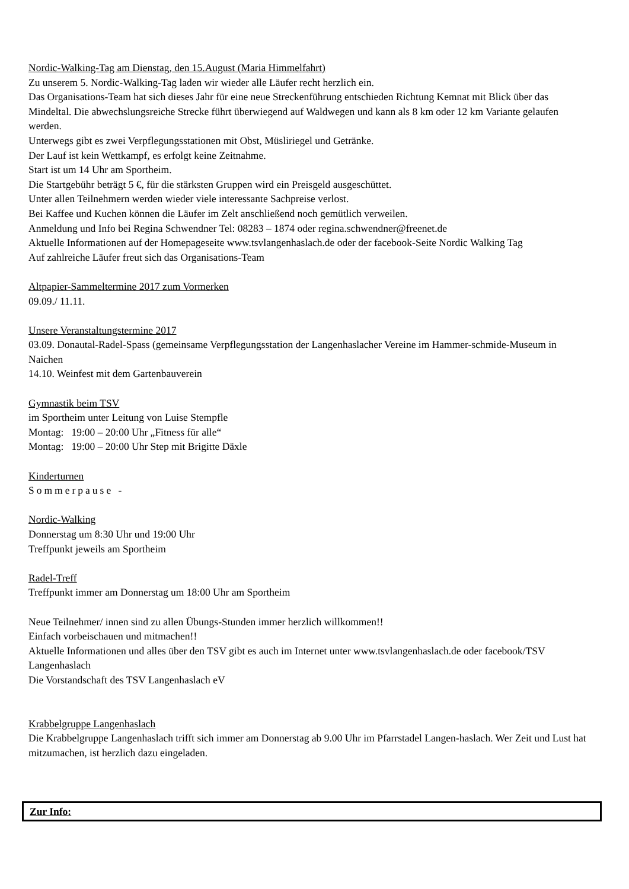Nordic-Walking-Tag am Dienstag, den 15.August (Maria Himmelfahrt)
Zu unserem 5. Nordic-Walking-Tag laden wir wieder alle Läufer recht herzlich ein.
Das Organisations-Team hat sich dieses Jahr für eine neue Streckenführung entschieden Richtung Kemnat mit Blick über das Mindeltal. Die abwechslungsreiche Strecke führt überwiegend auf Waldwegen und kann als 8 km oder 12 km Variante gelaufen werden.
Unterwegs gibt es zwei Verpflegungsstationen mit Obst, Müsliriegel und Getränke.
Der Lauf ist kein Wettkampf, es erfolgt keine Zeitnahme.
Start ist um 14 Uhr am Sportheim.
Die Startgebühr beträgt 5 €, für die stärksten Gruppen wird ein Preisgeld ausgeschüttet.
Unter allen Teilnehmern werden wieder viele interessante Sachpreise verlost.
Bei Kaffee und Kuchen können die Läufer im Zelt anschließend noch gemütlich verweilen.
Anmeldung und Info bei Regina Schwendner Tel: 08283 – 1874 oder regina.schwendner@freenet.de
Aktuelle Informationen auf der Homepageseite www.tsvlangenhaslach.de oder der facebook-Seite Nordic Walking Tag
Auf zahlreiche Läufer freut sich das Organisations-Team
Altpapier-Sammeltermine 2017 zum Vormerken
09.09./ 11.11.
Unsere Veranstaltungstermine 2017
03.09. Donautal-Radel-Spass (gemeinsame Verpflegungsstation der Langenhaslacher Vereine im Hammer-schmide-Museum in Naichen
14.10. Weinfest mit dem Gartenbauverein
Gymnastik beim TSV
im Sportheim unter Leitung von Luise Stempfle
Montag: 19:00 – 20:00 Uhr „Fitness für alle“
Montag: 19:00 – 20:00 Uhr Step mit Brigitte Däxle
Kinderturnen
Sommerpause -
Nordic-Walking
Donnerstag um 8:30 Uhr und 19:00 Uhr
Treffpunkt jeweils am Sportheim
Radel-Treff
Treffpunkt immer am Donnerstag um 18:00 Uhr am Sportheim
Neue Teilnehmer/ innen sind zu allen Übungs-Stunden immer herzlich willkommen!!
Einfach vorbeischauen und mitmachen!!
Aktuelle Informationen und alles über den TSV gibt es auch im Internet unter www.tsvlangenhaslach.de oder facebook/TSV Langenhaslach
Die Vorstandschaft des TSV Langenhaslach eV
Krabbelgruppe Langenhaslach
Die Krabbelgruppe Langenhaslach trifft sich immer am Donnerstag ab 9.00 Uhr im Pfarrstadel Langen-haslach. Wer Zeit und Lust hat mitzumachen, ist herzlich dazu eingeladen.
Zur Info: